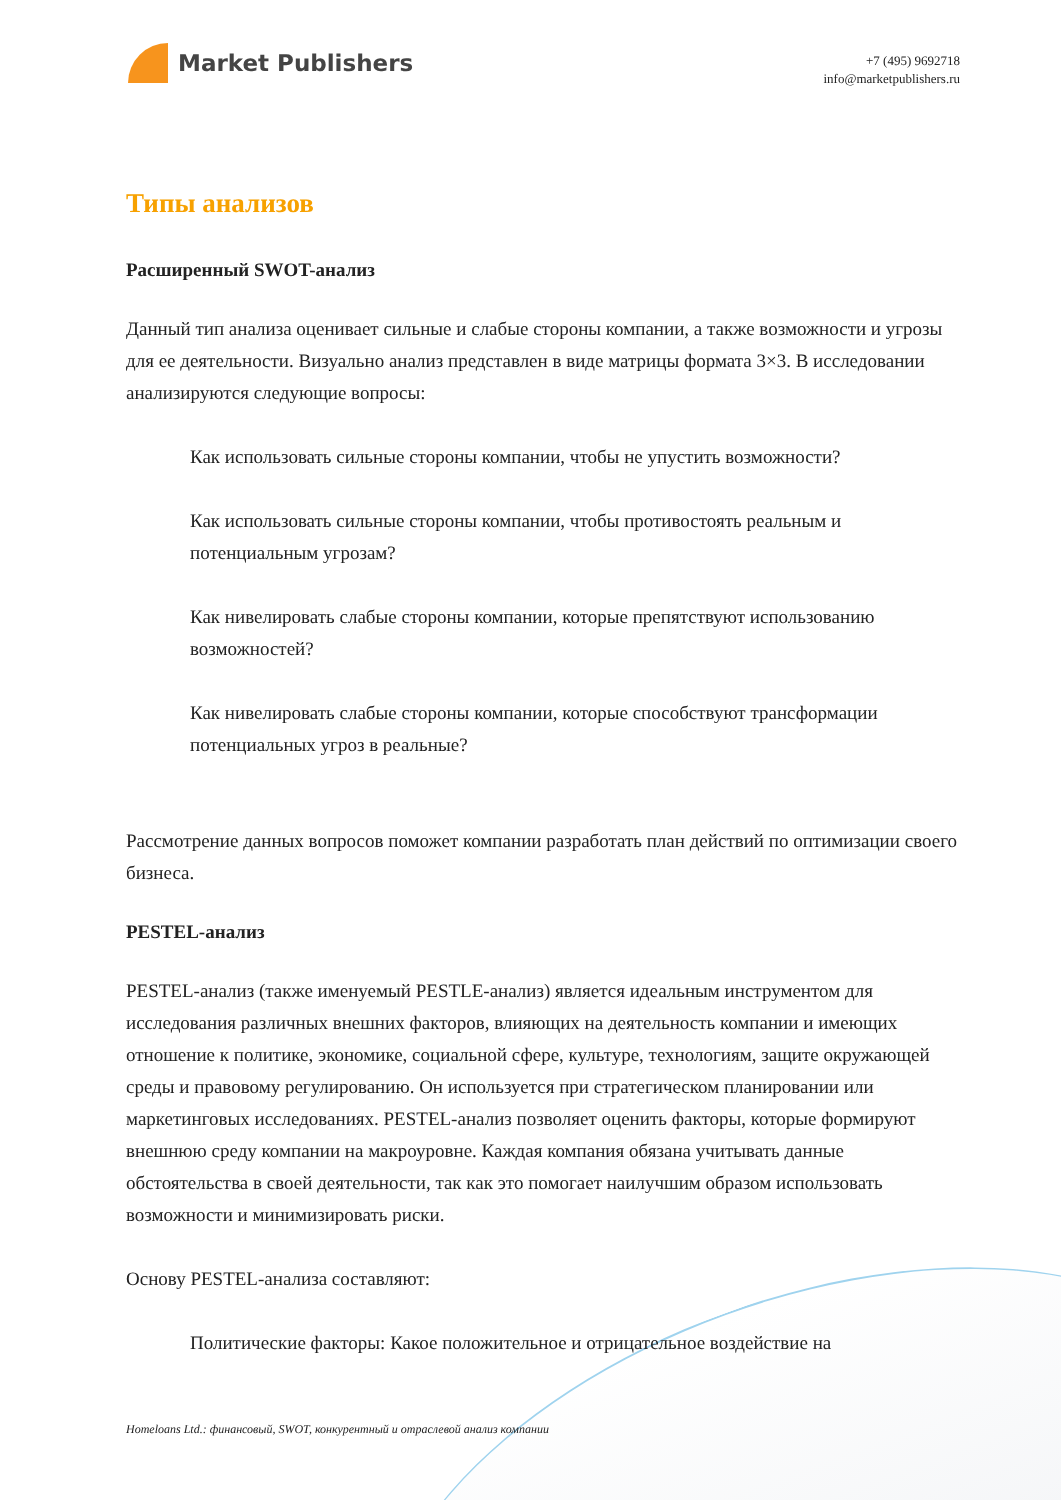Market Publishers
+7 (495) 9692718
info@marketpublishers.ru
Типы анализов
Расширенный SWOT-анализ
Данный тип анализа оценивает сильные и слабые стороны компании, а также возможности и угрозы для ее деятельности. Визуально анализ представлен в виде матрицы формата 3×3. В исследовании анализируются следующие вопросы:
Как использовать сильные стороны компании, чтобы не упустить возможности?
Как использовать сильные стороны компании, чтобы противостоять реальным и потенциальным угрозам?
Как нивелировать слабые стороны компании, которые препятствуют использованию возможностей?
Как нивелировать слабые стороны компании, которые способствуют трансформации потенциальных угроз в реальные?
Рассмотрение данных вопросов поможет компании разработать план действий по оптимизации своего бизнеса.
PESTEL-анализ
PESTEL-анализ (также именуемый PESTLE-анализ) является идеальным инструментом для исследования различных внешних факторов, влияющих на деятельность компании и имеющих отношение к политике, экономике, социальной сфере, культуре, технологиям, защите окружающей среды и правовому регулированию. Он используется при стратегическом планировании или маркетинговых исследованиях. PESTEL-анализ позволяет оценить факторы, которые формируют внешнюю среду компании на макроуровне. Каждая компания обязана учитывать данные обстоятельства в своей деятельности, так как это помогает наилучшим образом использовать возможности и минимизировать риски.
Основу PESTEL-анализа составляют:
Политические факторы: Какое положительное и отрицательное воздействие на
Homeloans Ltd.: финансовый, SWOT, конкурентный и отраслевой анализ компании